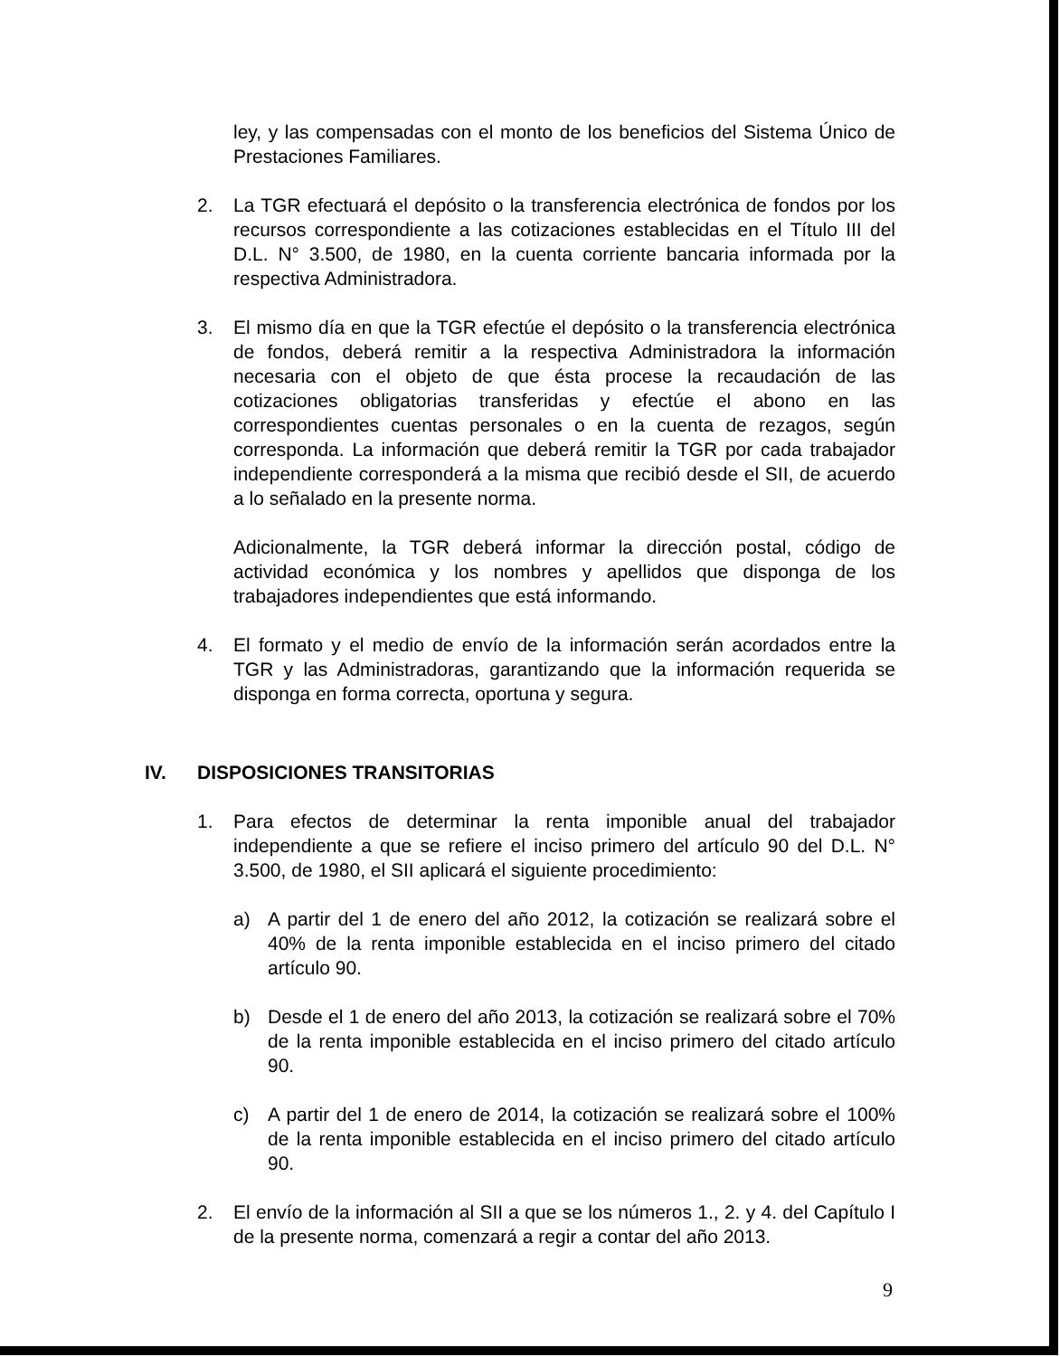ley, y las compensadas con el monto de los beneficios del Sistema Único de Prestaciones Familiares.
2. La TGR efectuará el depósito o la transferencia electrónica de fondos por los recursos correspondiente a las cotizaciones establecidas en el Título III del D.L. N° 3.500, de 1980, en la cuenta corriente bancaria informada por la respectiva Administradora.
3. El mismo día en que la TGR efectúe el depósito o la transferencia electrónica de fondos, deberá remitir a la respectiva Administradora la información necesaria con el objeto de que ésta procese la recaudación de las cotizaciones obligatorias transferidas y efectúe el abono en las correspondientes cuentas personales o en la cuenta de rezagos, según corresponda. La información que deberá remitir la TGR por cada trabajador independiente corresponderá a la misma que recibió desde el SII, de acuerdo a lo señalado en la presente norma.
Adicionalmente, la TGR deberá informar la dirección postal, código de actividad económica y los nombres y apellidos que disponga de los trabajadores independientes que está informando.
4. El formato y el medio de envío de la información serán acordados entre la TGR y las Administradoras, garantizando que la información requerida se disponga en forma correcta, oportuna y segura.
IV. DISPOSICIONES TRANSITORIAS
1. Para efectos de determinar la renta imponible anual del trabajador independiente a que se refiere el inciso primero del artículo 90 del D.L. N° 3.500, de 1980, el SII aplicará el siguiente procedimiento:
a) A partir del 1 de enero del año 2012, la cotización se realizará sobre el 40% de la renta imponible establecida en el inciso primero del citado artículo 90.
b) Desde el 1 de enero del año 2013, la cotización se realizará sobre el 70% de la renta imponible establecida en el inciso primero del citado artículo 90.
c) A partir del 1 de enero de 2014, la cotización se realizará sobre el 100% de la renta imponible establecida en el inciso primero del citado artículo 90.
2. El envío de la información al SII a que se los números 1., 2. y 4. del Capítulo I de la presente norma, comenzará a regir a contar del año 2013.
9